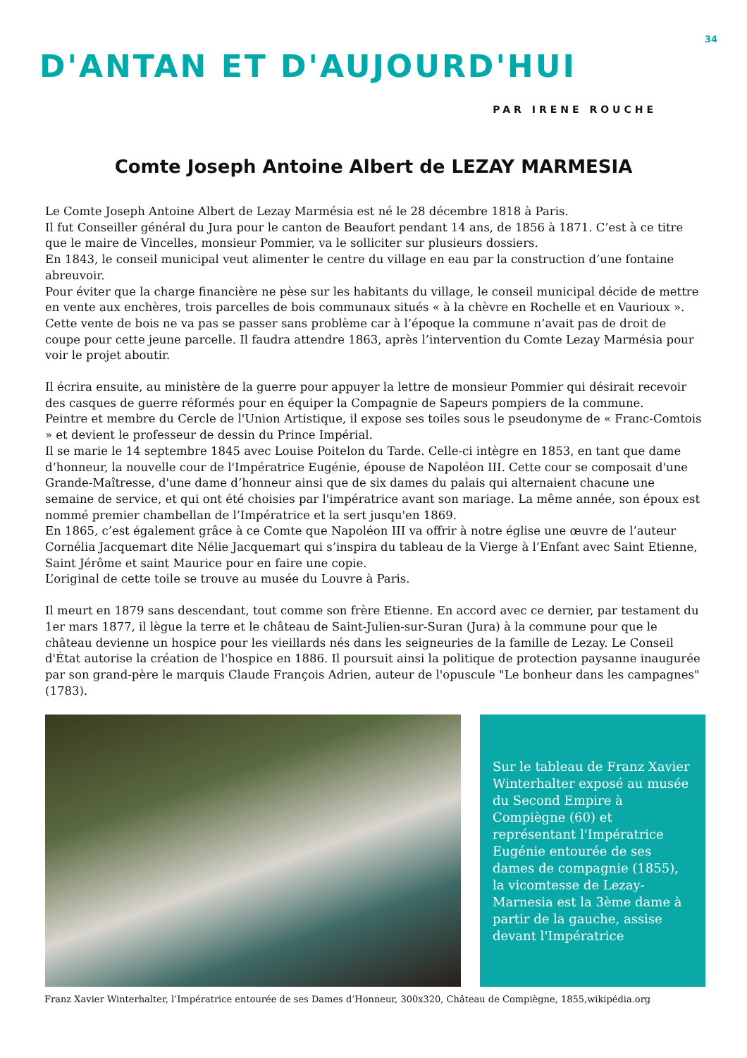34
D'ANTAN ET D'AUJOURD'HUI
PAR IRENE ROUCHE
Comte Joseph Antoine Albert de LEZAY MARMESIA
Le Comte Joseph Antoine Albert de Lezay Marmésia est né le 28 décembre 1818 à Paris.
Il fut Conseiller général du Jura pour le canton de Beaufort pendant 14 ans, de 1856 à 1871. C’est à ce titre que le maire de Vincelles, monsieur Pommier, va le solliciter sur plusieurs dossiers.
En 1843, le conseil municipal veut alimenter le centre du village en eau par la construction d’une fontaine abreuvoir.
Pour éviter que la charge financière ne pèse sur les habitants du village, le conseil municipal décide de mettre en vente aux enchères, trois parcelles de bois communaux situés « à la chèvre en Rochelle et en Vaurioux ».
Cette vente de bois ne va pas se passer sans problème car à l’époque la commune n’avait pas de droit de coupe pour cette jeune parcelle. Il faudra attendre 1863, après l’intervention du Comte Lezay Marmésia pour voir le projet aboutir.
Il écrira ensuite, au ministère de la guerre pour appuyer la lettre de monsieur Pommier qui désirait recevoir des casques de guerre réformés pour en équiper la Compagnie de Sapeurs pompiers de la commune.
Peintre et membre du Cercle de l'Union Artistique, il expose ses toiles sous le pseudonyme de « Franc-Comtois » et devient le professeur de dessin du Prince Impérial.
Il se marie le 14 septembre 1845 avec Louise Poitelon du Tarde. Celle-ci intègre en 1853, en tant que dame d’honneur, la nouvelle cour de l'Impératrice Eugénie, épouse de Napoléon III. Cette cour se composait d'une Grande-Maîtresse, d'une dame d’honneur ainsi que de six dames du palais qui alternaient chacune une semaine de service, et qui ont été choisies par l'impératrice avant son mariage. La même année, son époux est nommé premier chambellan de l’Impératrice et la sert jusqu'en 1869.
En 1865, c’est également grâce à ce Comte que Napoléon III va offrir à notre église une œuvre de l’auteur Cornélia Jacquemart dite Nélie Jacquemart qui s’inspira du tableau de la Vierge à l’Enfant avec Saint Etienne, Saint Jérôme et saint Maurice pour en faire une copie.
L’original de cette toile se trouve au musée du Louvre à Paris.
Il meurt en 1879 sans descendant, tout comme son frère Etienne. En accord avec ce dernier, par testament du 1er mars 1877, il lègue la terre et le château de Saint-Julien-sur-Suran (Jura) à la commune pour que le château devienne un hospice pour les vieillards nés dans les seigneuries de la famille de Lezay. Le Conseil d'État autorise la création de l'hospice en 1886. Il poursuit ainsi la politique de protection paysanne inaugurée par son grand-père le marquis Claude François Adrien, auteur de l'opuscule "Le bonheur dans les campagnes" (1783).
Sur le tableau de Franz Xavier Winterhalter exposé au musée du Second Empire à Compiègne (60) et représentant l'Impératrice Eugénie entourée de ses dames de compagnie (1855), la vicomtesse de Lezay-Marnesia est la 3ème dame à partir de la gauche, assise devant l'Impératrice
Franz Xavier Winterhalter, l’Impératrice entourée de ses Dames d’Honneur, 300x320, Château de Compiègne, 1855,wikipédia.org